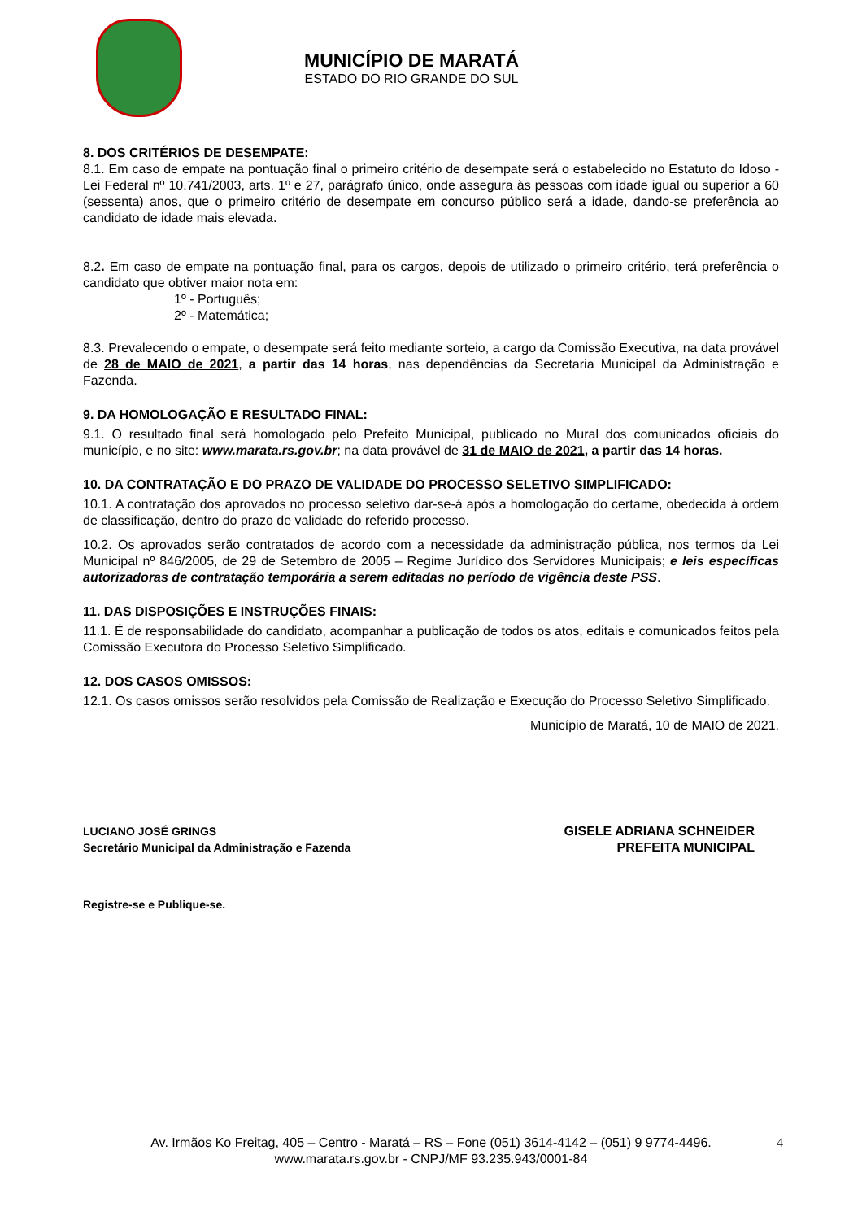MUNICÍPIO DE MARATÁ
ESTADO DO RIO GRANDE DO SUL
8. DOS CRITÉRIOS DE DESEMPATE:
8.1. Em caso de empate na pontuação final o primeiro critério de desempate será o estabelecido no Estatuto do Idoso - Lei Federal nº 10.741/2003, arts. 1º e 27, parágrafo único, onde assegura às pessoas com idade igual ou superior a 60 (sessenta) anos, que o primeiro critério de desempate em concurso público será a idade, dando-se preferência ao candidato de idade mais elevada.
8.2. Em caso de empate na pontuação final, para os cargos, depois de utilizado o primeiro critério, terá preferência o candidato que obtiver maior nota em:
1º - Português;
2º - Matemática;
8.3. Prevalecendo o empate, o desempate será feito mediante sorteio, a cargo da Comissão Executiva, na data provável de 28 de MAIO de 2021, a partir das 14 horas, nas dependências da Secretaria Municipal da Administração e Fazenda.
9. DA HOMOLOGAÇÃO E RESULTADO FINAL:
9.1. O resultado final será homologado pelo Prefeito Municipal, publicado no Mural dos comunicados oficiais do município, e no site: www.marata.rs.gov.br; na data provável de 31 de MAIO de 2021, a partir das 14 horas.
10. DA CONTRATAÇÃO E DO PRAZO DE VALIDADE DO PROCESSO SELETIVO SIMPLIFICADO:
10.1. A contratação dos aprovados no processo seletivo dar-se-á após a homologação do certame, obedecida à ordem de classificação, dentro do prazo de validade do referido processo.
10.2. Os aprovados serão contratados de acordo com a necessidade da administração pública, nos termos da Lei Municipal nº 846/2005, de 29 de Setembro de 2005 – Regime Jurídico dos Servidores Municipais; e leis específicas autorizadoras de contratação temporária a serem editadas no período de vigência deste PSS.
11. DAS DISPOSIÇÕES E INSTRUÇÕES FINAIS:
11.1. É de responsabilidade do candidato, acompanhar a publicação de todos os atos, editais e comunicados feitos pela Comissão Executora do Processo Seletivo Simplificado.
12. DOS CASOS OMISSOS:
12.1. Os casos omissos serão resolvidos pela Comissão de Realização e Execução do Processo Seletivo Simplificado.
Município de Maratá, 10 de MAIO de 2021.
LUCIANO JOSÉ GRINGS
Secretário Municipal da Administração e Fazenda
GISELE ADRIANA SCHNEIDER
PREFEITA MUNICIPAL
Registre-se e Publique-se.
Av. Irmãos Ko Freitag, 405 – Centro - Maratá – RS – Fone (051) 3614-4142 – (051) 9 9774-4496.
www.marata.rs.gov.br - CNPJ/MF 93.235.943/0001-84
4